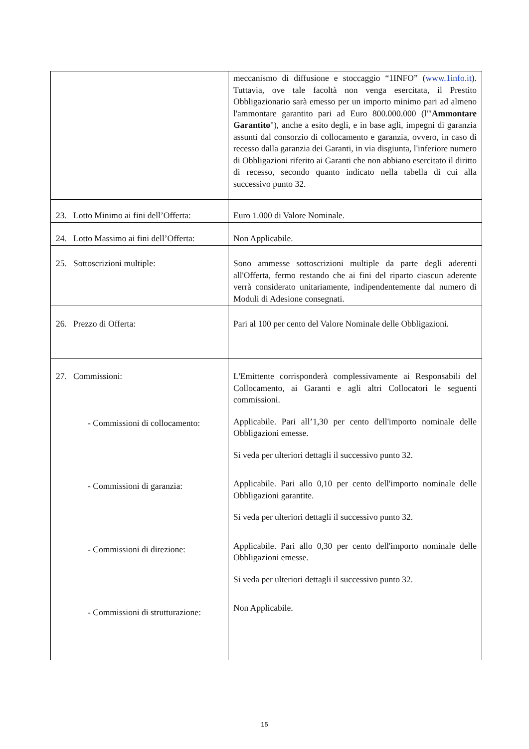| | meccanismo di diffusione e stoccaggio “1INFO” ( www.1info.it ). Tuttavia, ove tale facoltà non venga esercitata, il Prestito Obbligazionario sarà emesso per un importo minimo pari ad almeno l'ammontare garantito pari ad Euro 800.000.000 (l'" Ammontare Garantito "), anche a esito degli, e in base agli, impegni di garanzia assunti dal consorzio di collocamento e garanzia, ovvero, in caso di recesso dalla garanzia dei Garanti, in via disgiunta, l'inferiore numero di Obbligazioni riferito ai Garanti che non abbiano esercitato il diritto di recesso, secondo quanto indicato nella tabella di cui alla successivo punto 32. |
| 23. Lotto Minimo ai fini dell’Offerta: | Euro 1.000 di Valore Nominale. |
| 24. Lotto Massimo ai fini dell’Offerta: | Non Applicabile. |
| 25. Sottoscrizioni multiple: | Sono ammesse sottoscrizioni multiple da parte degli aderenti all'Offerta, fermo restando che ai fini del riparto ciascun aderente verrà considerato unitariamente, indipendentemente dal numero di Moduli di Adesione consegnati. |
| 26. Prezzo di Offerta: | Pari al 100 per cento del Valore Nominale delle Obbligazioni. |
| 27. Commissioni: - Commissioni di collocamento: - Commissioni di garanzia: - Commissioni di direzione: - Commissioni di strutturazione: | L'Emittente corrisponderà complessivamente ai Responsabili del Collocamento, ai Garanti e agli altri Collocatori le seguenti commissioni. Applicabile. Pari all’1,30 per cento dell'importo nominale delle Obbligazioni emesse. Si veda per ulteriori dettagli il successivo punto 32. Applicabile. Pari allo 0,10 per cento dell'importo nominale delle Obbligazioni garantite. Si veda per ulteriori dettagli il successivo punto 32. Applicabile. Pari allo 0,30 per cento dell'importo nominale delle Obbligazioni emesse. Si veda per ulteriori dettagli il successivo punto 32. Non Applicabile. |
15